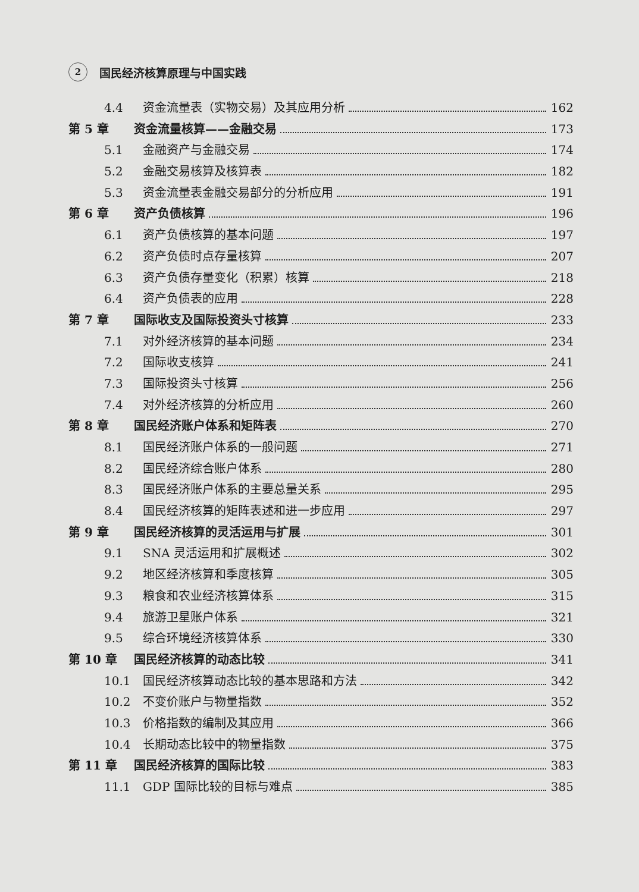2 国民经济核算原理与中国实践
4.4 资金流量表（实物交易）及其应用分析 162
第 5 章 资金流量核算——金融交易 173
5.1 金融资产与金融交易 174
5.2 金融交易核算及核算表 182
5.3 资金流量表金融交易部分的分析应用 191
第 6 章 资产负债核算 196
6.1 资产负债核算的基本问题 197
6.2 资产负债时点存量核算 207
6.3 资产负债存量变化（积累）核算 218
6.4 资产负债表的应用 228
第 7 章 国际收支及国际投资头寸核算 233
7.1 对外经济核算的基本问题 234
7.2 国际收支核算 241
7.3 国际投资头寸核算 256
7.4 对外经济核算的分析应用 260
第 8 章 国民经济账户体系和矩阵表 270
8.1 国民经济账户体系的一般问题 271
8.2 国民经济综合账户体系 280
8.3 国民经济账户体系的主要总量关系 295
8.4 国民经济核算的矩阵表述和进一步应用 297
第 9 章 国民经济核算的灵活运用与扩展 301
9.1 SNA 灵活运用和扩展概述 302
9.2 地区经济核算和季度核算 305
9.3 粮食和农业经济核算体系 315
9.4 旅游卫星账户体系 321
9.5 综合环境经济核算体系 330
第 10 章 国民经济核算的动态比较 341
10.1 国民经济核算动态比较的基本思路和方法 342
10.2 不变价账户与物量指数 352
10.3 价格指数的编制及其应用 366
10.4 长期动态比较中的物量指数 375
第 11 章 国民经济核算的国际比较 383
11.1 GDP 国际比较的目标与难点 385